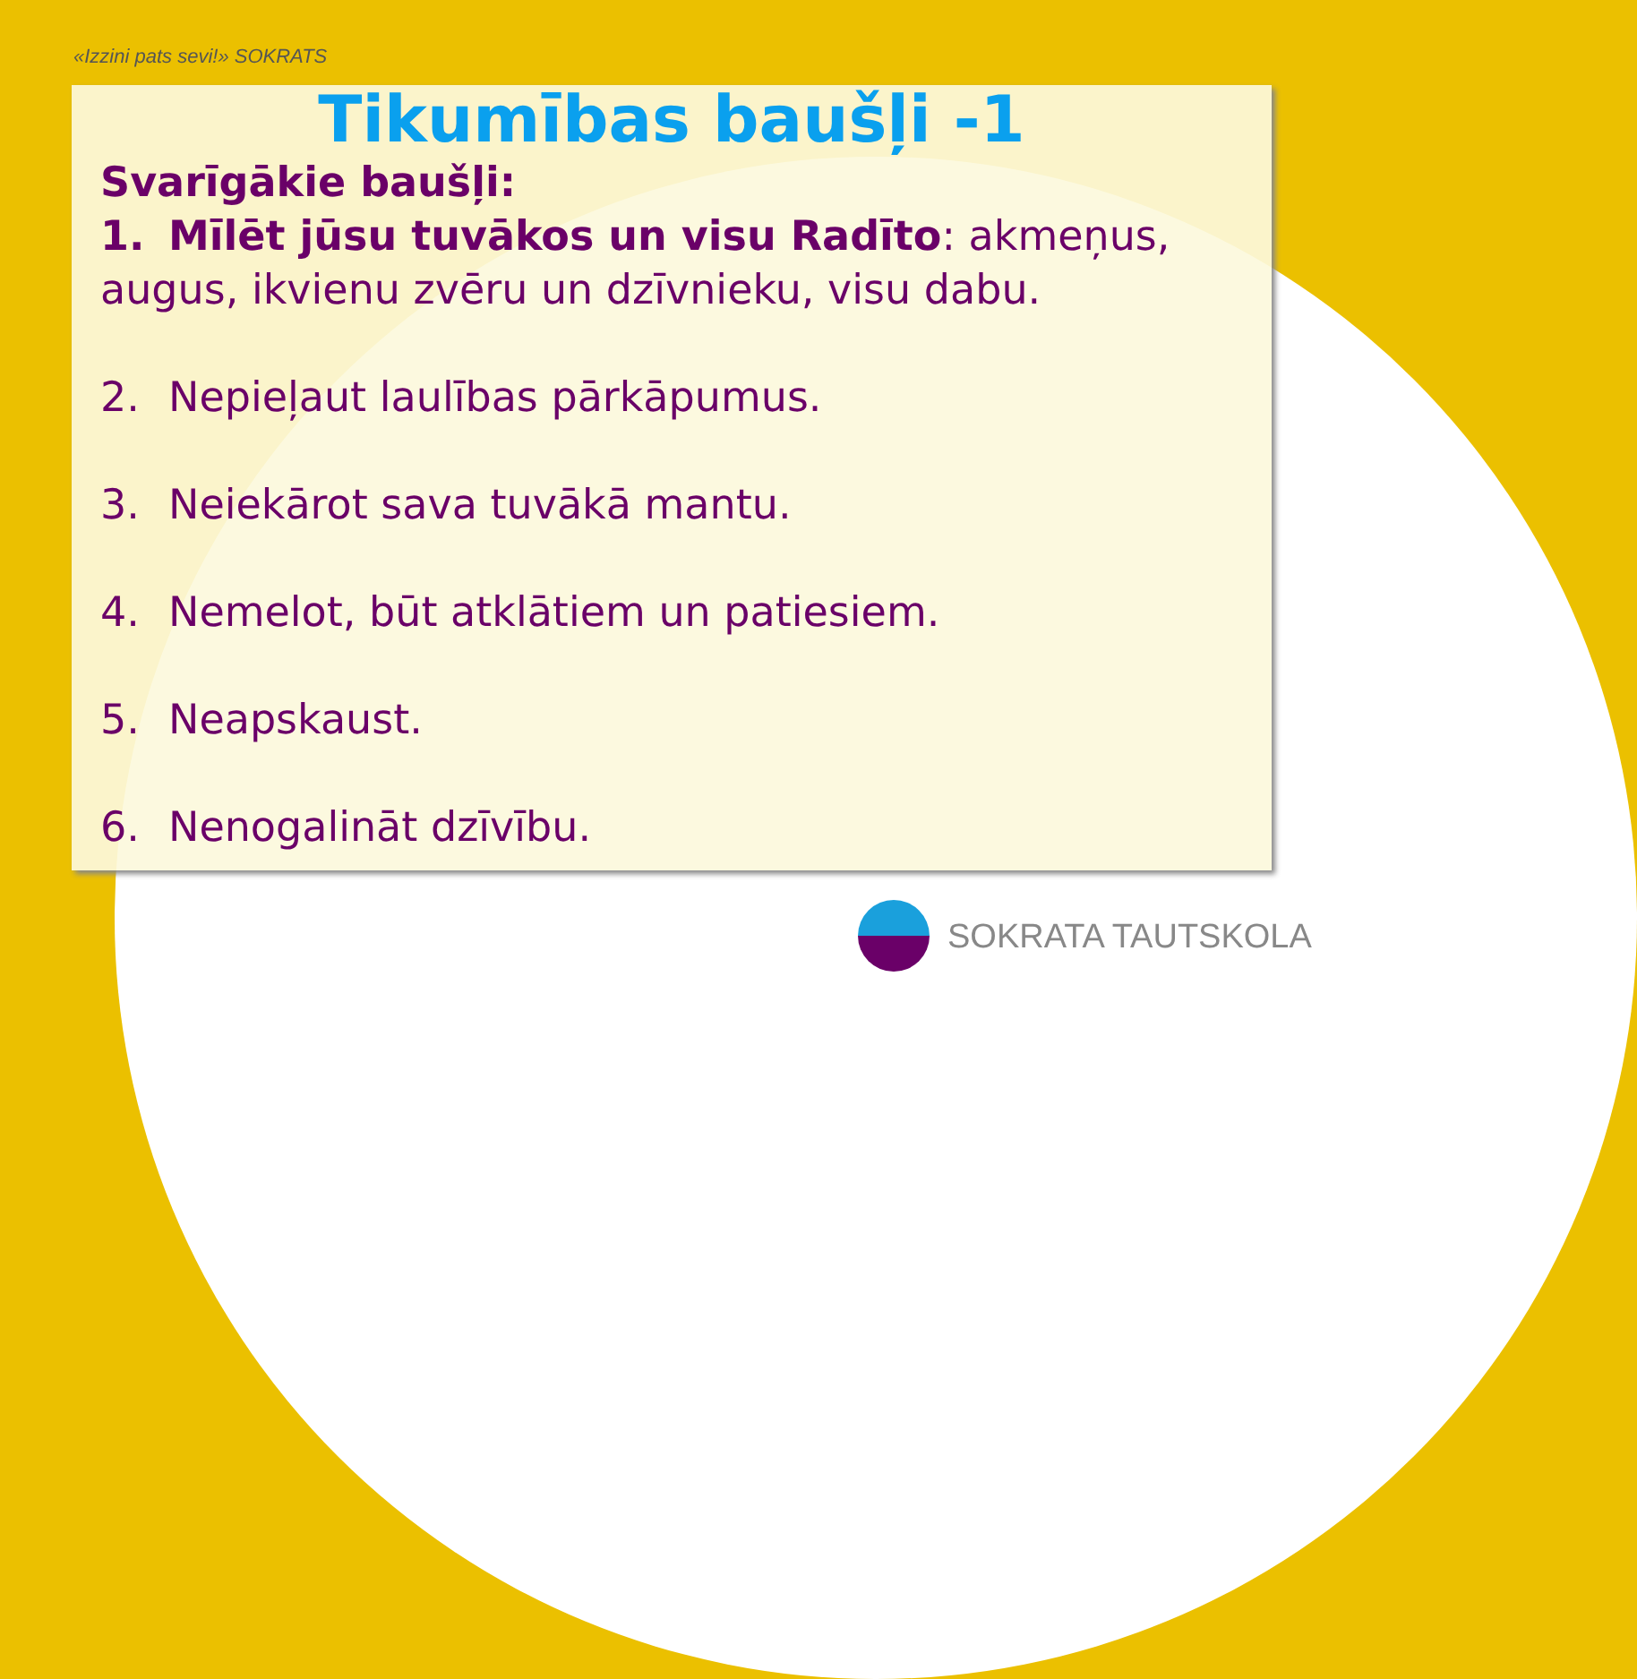«Izzini pats sevi!» SOKRATS
Tikumības baušļi -1
Svarīgākie baušļi:
1. Mīlēt jūsu tuvākos un visu Radīto: akmeņus, augus, ikvienu zvēru un dzīvnieku, visu dabu.
2. Nepieļaut laulības pārkāpumus.
3. Neiekārot sava tuvākā mantu.
4. Nemelot, būt atklātiem un patiesiem.
5. Neapskaust.
6. Nenogalināt dzīvību.
SOKRATA TAUTSKOLA